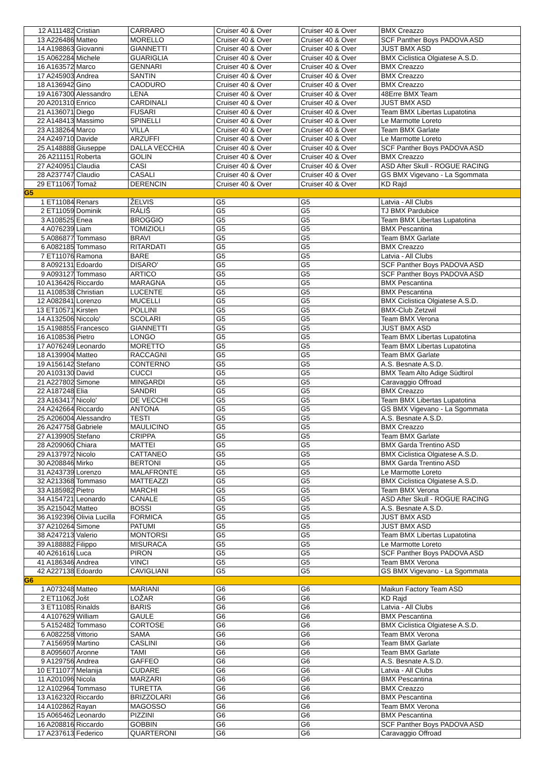| 12 A111482 | Cristian | CARRARO | Cruiser 40 & Over | Cruiser 40 & Over | BMX Creazzo |
| 13 A226486 | Matteo | MORELLO | Cruiser 40 & Over | Cruiser 40 & Over | SCF Panther Boys PADOVA ASD |
| 14 A198863 | Giovanni | GIANNETTI | Cruiser 40 & Over | Cruiser 40 & Over | JUST BMX ASD |
| 15 A062284 | Michele | GUARIGLIA | Cruiser 40 & Over | Cruiser 40 & Over | BMX Ciclistica Olgiatese A.S.D. |
| 16 A163572 | Marco | GENNARI | Cruiser 40 & Over | Cruiser 40 & Over | BMX Creazzo |
| 17 A245903 | Andrea | SANTIN | Cruiser 40 & Over | Cruiser 40 & Over | BMX Creazzo |
| 18 A136942 | Gino | CAODURO | Cruiser 40 & Over | Cruiser 40 & Over | BMX Creazzo |
| 19 A167300 | Alessandro | LENA | Cruiser 40 & Over | Cruiser 40 & Over | 48Erre BMX Team |
| 20 A201310 | Enrico | CARDINALI | Cruiser 40 & Over | Cruiser 40 & Over | JUST BMX ASD |
| 21 A136071 | Diego | FUSARI | Cruiser 40 & Over | Cruiser 40 & Over | Team BMX Libertas Lupatotina |
| 22 A148413 | Massimo | SPINELLI | Cruiser 40 & Over | Cruiser 40 & Over | Le Marmotte Loreto |
| 23 A138264 | Marco | VILLA | Cruiser 40 & Over | Cruiser 40 & Over | Team BMX Garlate |
| 24 A249710 | Davide | ARZUFFI | Cruiser 40 & Over | Cruiser 40 & Over | Le Marmotte Loreto |
| 25 A148888 | Giuseppe | DALLA VECCHIA | Cruiser 40 & Over | Cruiser 40 & Over | SCF Panther Boys PADOVA ASD |
| 26 A211151 | Roberta | GOLIN | Cruiser 40 & Over | Cruiser 40 & Over | BMX Creazzo |
| 27 A240951 | Claudia | CASI | Cruiser 40 & Over | Cruiser 40 & Over | ASD After Skull - ROGUE RACING |
| 28 A237747 | Claudio | CASALI | Cruiser 40 & Over | Cruiser 40 & Over | GS BMX Vigevano - La Sgommata |
| 29 ET11067 | Tomaž | DERENCIN | Cruiser 40 & Over | Cruiser 40 & Over | KD Rajd |
| G5 | | | | | |
| 1 ET11084 | Renars | ŽELVIS | G5 | G5 | Latvia - All Clubs |
| 2 ET11059 | Dominik | RÁLIŠ | G5 | G5 | TJ BMX Pardubice |
| 3 A108525 | Enea | BROGGIO | G5 | G5 | Team BMX Libertas Lupatotina |
| 4 A076239 | Liam | TOMIZIOLI | G5 | G5 | BMX Pescantina |
| 5 A086877 | Tommaso | BRAVI | G5 | G5 | Team BMX Garlate |
| 6 A082185 | Tommaso | RITARDATI | G5 | G5 | BMX Creazzo |
| 7 ET11076 | Ramona | BARE | G5 | G5 | Latvia - All Clubs |
| 8 A092131 | Edoardo | DISARO' | G5 | G5 | SCF Panther Boys PADOVA ASD |
| 9 A093127 | Tommaso | ARTICO | G5 | G5 | SCF Panther Boys PADOVA ASD |
| 10 A136426 | Riccardo | MARAGNA | G5 | G5 | BMX Pescantina |
| 11 A108538 | Christian | LUCENTE | G5 | G5 | BMX Pescantina |
| 12 A082841 | Lorenzo | MUCELLI | G5 | G5 | BMX Ciclistica Olgiatese A.S.D. |
| 13 ET10571 | Kirsten | POLLINI | G5 | G5 | BMX-Club Zetzwil |
| 14 A132506 | Niccolo' | SCOLARI | G5 | G5 | Team BMX Verona |
| 15 A198855 | Francesco | GIANNETTI | G5 | G5 | JUST BMX ASD |
| 16 A108536 | Pietro | LONGO | G5 | G5 | Team BMX Libertas Lupatotina |
| 17 A076249 | Leonardo | MORETTO | G5 | G5 | Team BMX Libertas Lupatotina |
| 18 A139904 | Matteo | RACCAGNI | G5 | G5 | Team BMX Garlate |
| 19 A156142 | Stefano | CONTERNO | G5 | G5 | A.S. Besnate A.S.D. |
| 20 A103130 | David | CUCCI | G5 | G5 | BMX Team Alto Adige Südtirol |
| 21 A227802 | Simone | MINGARDI | G5 | G5 | Caravaggio Offroad |
| 22 A187248 | Elia | SANDRI | G5 | G5 | BMX Creazzo |
| 23 A163417 | Nicolo' | DE VECCHI | G5 | G5 | Team BMX Libertas Lupatotina |
| 24 A242664 | Riccardo | ANTONA | G5 | G5 | GS BMX Vigevano - La Sgommata |
| 25 A206004 | Alessandro | TESTI | G5 | G5 | A.S. Besnate A.S.D. |
| 26 A247758 | Gabriele | MAULICINO | G5 | G5 | BMX Creazzo |
| 27 A139905 | Stefano | CRIPPA | G5 | G5 | Team BMX Garlate |
| 28 A209060 | Chiara | MATTEI | G5 | G5 | BMX Garda Trentino ASD |
| 29 A137972 | Nicolo | CATTANEO | G5 | G5 | BMX Ciclistica Olgiatese A.S.D. |
| 30 A208846 | Mirko | BERTONI | G5 | G5 | BMX Garda Trentino ASD |
| 31 A243739 | Lorenzo | MALAFRONTE | G5 | G5 | Le Marmotte Loreto |
| 32 A213368 | Tommaso | MATTEAZZI | G5 | G5 | BMX Ciclistica Olgiatese A.S.D. |
| 33 A185982 | Pietro | MARCHI | G5 | G5 | Team BMX Verona |
| 34 A154721 | Leonardo | CANALE | G5 | G5 | ASD After Skull - ROGUE RACING |
| 35 A215042 | Matteo | BOSSI | G5 | G5 | A.S. Besnate A.S.D. |
| 36 A192396 | Olivia Lucilla | FORMICA | G5 | G5 | JUST BMX ASD |
| 37 A210264 | Simone | PATUMI | G5 | G5 | JUST BMX ASD |
| 38 A247213 | Valerio | MONTORSI | G5 | G5 | Team BMX Libertas Lupatotina |
| 39 A188882 | Filippo | MISURACA | G5 | G5 | Le Marmotte Loreto |
| 40 A261616 | Luca | PIRON | G5 | G5 | SCF Panther Boys PADOVA ASD |
| 41 A186346 | Andrea | VINCI | G5 | G5 | Team BMX Verona |
| 42 A227138 | Edoardo | CAVIGLIANI | G5 | G5 | GS BMX Vigevano - La Sgommata |
| G6 | | | | | |
| 1 A073248 | Matteo | MARIANI | G6 | G6 | Maikun Factory Team ASD |
| 2 ET11062 | Jošt | LOŽAR | G6 | G6 | KD Rajd |
| 3 ET11085 | Rinalds | BARIS | G6 | G6 | Latvia - All Clubs |
| 4 A107629 | William | GAULE | G6 | G6 | BMX Pescantina |
| 5 A152482 | Tommaso | CORTOSE | G6 | G6 | BMX Ciclistica Olgiatese A.S.D. |
| 6 A082258 | Vittorio | SAMA | G6 | G6 | Team BMX Verona |
| 7 A156959 | Martino | CASLINI | G6 | G6 | Team BMX Garlate |
| 8 A095607 | Aronne | TAMI | G6 | G6 | Team BMX Garlate |
| 9 A129756 | Andrea | GAFFEO | G6 | G6 | A.S. Besnate A.S.D. |
| 10 ET11077 | Melanija | CUDARE | G6 | G6 | Latvia - All Clubs |
| 11 A201096 | Nicola | MARZARI | G6 | G6 | BMX Pescantina |
| 12 A102964 | Tommaso | TURETTA | G6 | G6 | BMX Creazzo |
| 13 A162320 | Riccardo | BRIZZOLARI | G6 | G6 | BMX Pescantina |
| 14 A102862 | Rayan | MAGOSSO | G6 | G6 | Team BMX Verona |
| 15 A065462 | Leonardo | PIZZINI | G6 | G6 | BMX Pescantina |
| 16 A208816 | Riccardo | GOBBIN | G6 | G6 | SCF Panther Boys PADOVA ASD |
| 17 A237613 | Federico | QUARTERONI | G6 | G6 | Caravaggio Offroad |